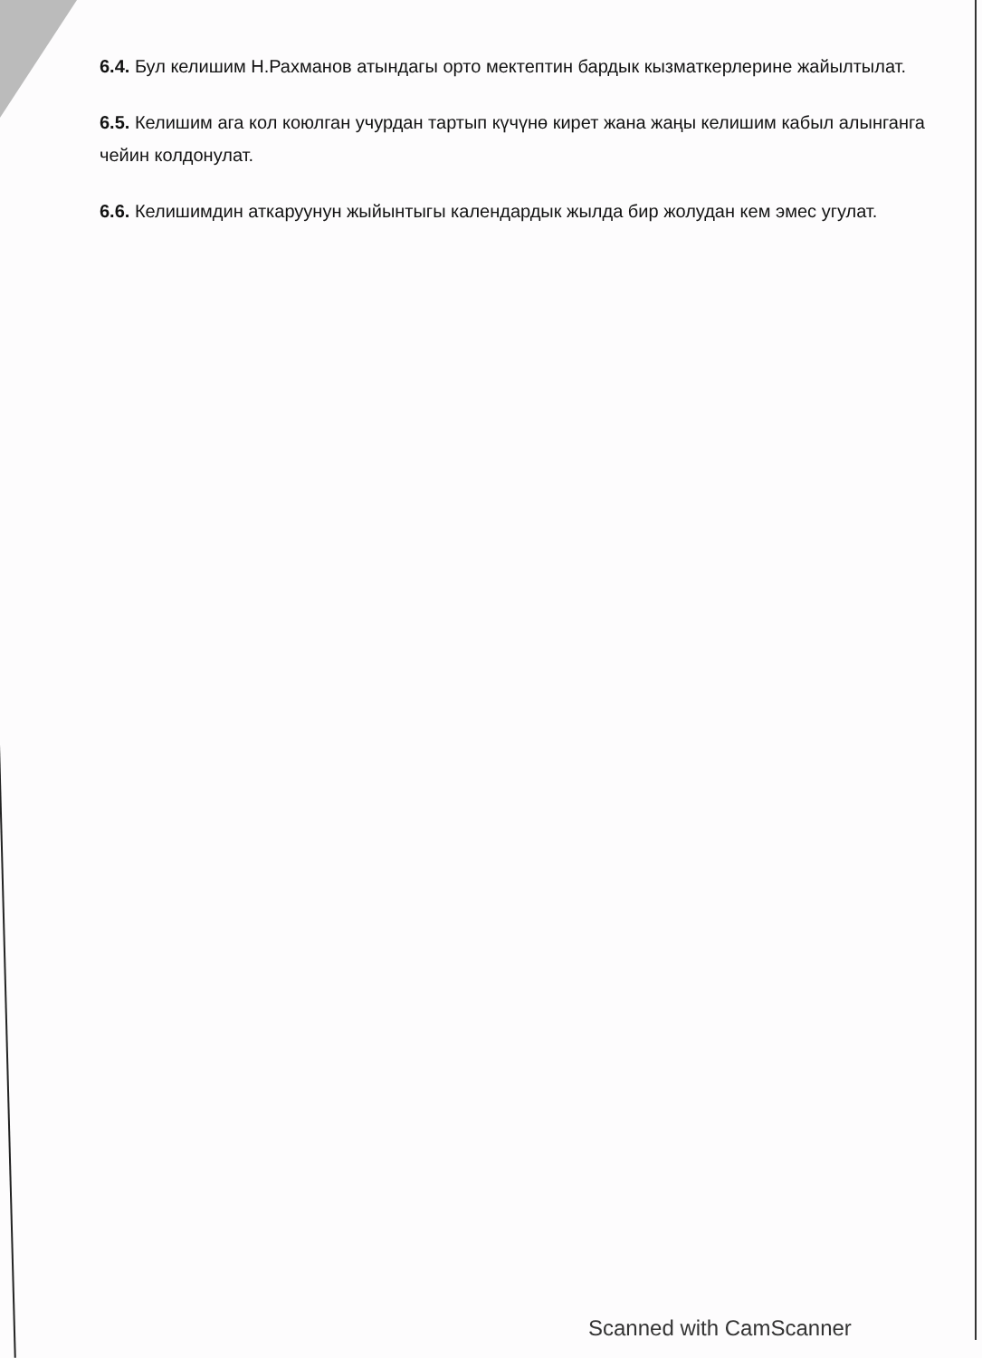6.4. Бул келишим Н.Рахманов атындагы орто мектептин бардык кызматкерлерине жайылтылат.
6.5. Келишим ага кол коюлган учурдан тартып күчүнө кирет жана жаңы келишим кабыл алынганга чейин колдонулат.
6.6. Келишимдин аткаруунун жыйынтыгы календардык жылда бир жолудан кем эмес угулат.
Scanned with CamScanner